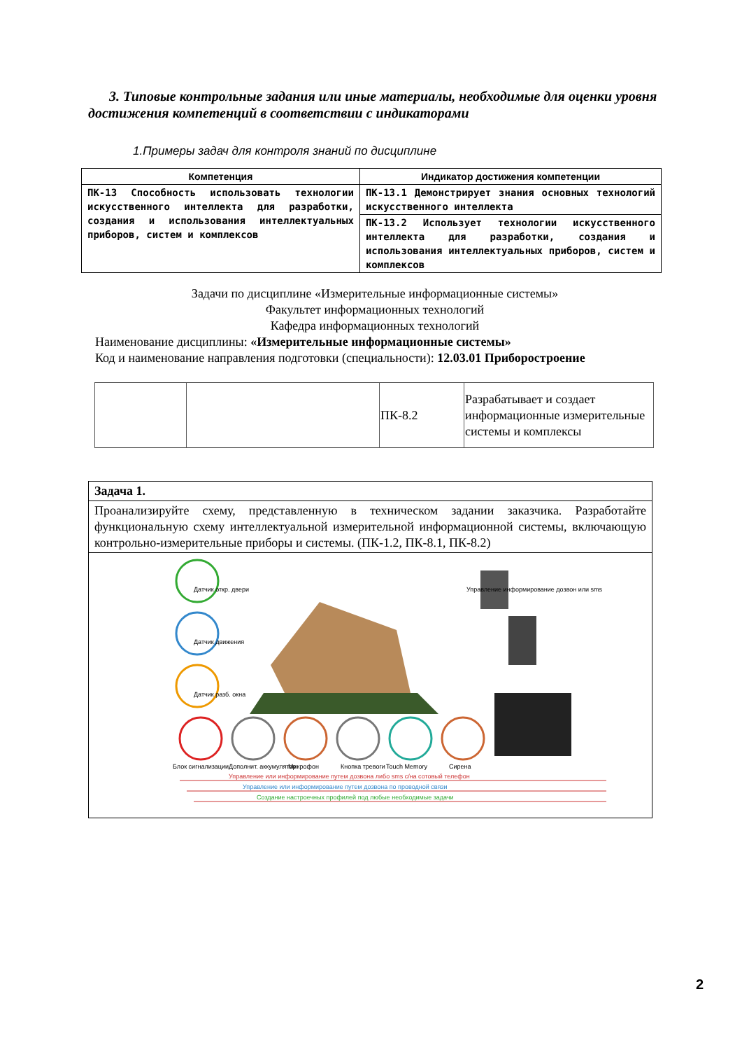3. Типовые контрольные задания или иные материалы, необходимые для оценки уровня достижения компетенций в соответствии с индикаторами
1.Примеры задач для контроля знаний по дисциплине
| Компетенция | Индикатор достижения компетенции |
| --- | --- |
| ПК-13 Способность использовать технологии искусственного интеллекта для разработки, создания и использования интеллектуальных приборов, систем и комплексов | ПК-13.1 Демонстрирует знания основных технологий искусственного интеллекта |
| | ПК-13.2 Использует технологии искусственного интеллекта для разработки, создания и использования интеллектуальных приборов, систем и комплексов |
Задачи по дисциплине «Измерительные информационные системы»
Факультет информационных технологий
Кафедра информационных технологий
Наименование дисциплины: «Измерительные информационные системы»
Код и наименование направления подготовки (специальности): 12.03.01 Приборостроение
| | | ПК-8.2 | Разрабатывает и создает информационные измерительные системы и комплексы |
| Задача 1. |
| Проанализируйте схему, представленную в техническом задании заказчика. Разработайте функциональную схему интеллектуальной измерительной информационной системы, включающую контрольно-измерительные приборы и системы. (ПК-1.2, ПК-8.1, ПК-8.2) |
| Датчик откр. двери Датчик движения Датчик разб. окна Управление информирование дозвон или sms Блок сигнализации Дополнит. аккумулятор Микрофон Кнопка тревоги Touch Memory Сирена Управление или информирование путем дозвона либо sms с/на сотовый телефон Управление или информирование путем дозвона по проводной связи Создание настроечных профилей под любые необходимые задачи |
2